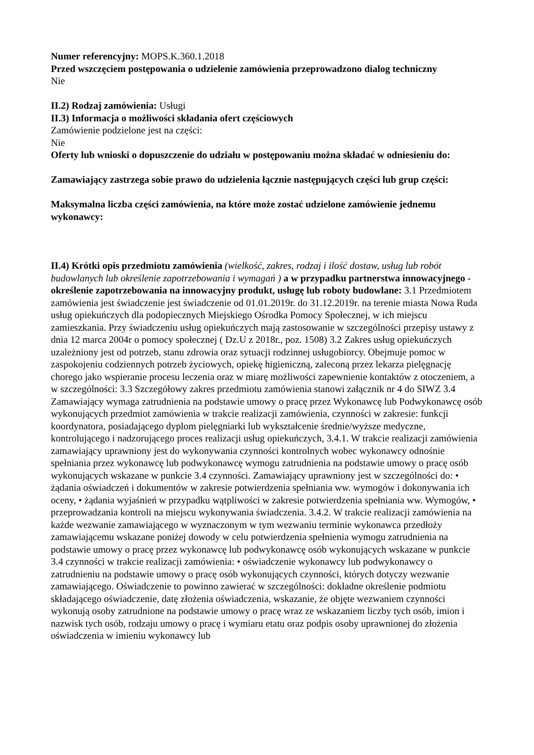Numer referencyjny: MOPS.K.360.1.2018
Przed wszczęciem postępowania o udzielenie zamówienia przeprowadzono dialog techniczny
Nie
II.2) Rodzaj zamówienia: Usługi
II.3) Informacja o możliwości składania ofert częściowych
Zamówienie podzielone jest na części:
Nie
Oferty lub wnioski o dopuszczenie do udziału w postępowaniu można składać w odniesieniu do:
Zamawiający zastrzega sobie prawo do udzielenia łącznie następujących części lub grup części:
Maksymalna liczba części zamówienia, na które może zostać udzielone zamówienie jednemu wykonawcy:
II.4) Krótki opis przedmiotu zamówienia (wielkość, zakres, rodzaj i ilość dostaw, usług lub robót budowlanych lub określenie zapotrzebowania i wymagań ) a w przypadku partnerstwa innowacyjnego - określenie zapotrzebowania na innowacyjny produkt, usługę lub roboty budowlane: 3.1 Przedmiotem zamówienia jest świadczenie jest świadczenie od 01.01.2019r. do 31.12.2019r. na terenie miasta Nowa Ruda usług opiekuńczych dla podopiecznych Miejskiego Ośrodka Pomocy Społecznej, w ich miejscu zamieszkania. Przy świadczeniu usług opiekuńczych mają zastosowanie w szczególności przepisy ustawy z dnia 12 marca 2004r o pomocy społecznej ( Dz.U z 2018r., poz. 1508) 3.2 Zakres usług opiekuńczych uzależniony jest od potrzeb, stanu zdrowia oraz sytuacji rodzinnej usługobiorcy. Obejmuje pomoc w zaspokojeniu codziennych potrzeb życiowych, opiekę higieniczną, zaleconą przez lekarza pielęgnację chorego jako wspieranie procesu leczenia oraz w miarę możliwości zapewnienie kontaktów z otoczeniem, a w szczególności: 3.3 Szczegółowy zakres przedmiotu zamówienia stanowi załącznik nr 4 do SIWZ 3.4 Zamawiający wymaga zatrudnienia na podstawie umowy o pracę przez Wykonawcę lub Podwykonawcę osób wykonujących przedmiot zamówienia w trakcie realizacji zamówienia, czynności w zakresie: funkcji koordynatora, posiadającego dyplom pielęgniarki lub wykształcenie średnie/wyższe medyczne, kontrolującego i nadzorującego proces realizacji usług opiekuńczych, 3.4.1. W trakcie realizacji zamówienia zamawiający uprawniony jest do wykonywania czynności kontrolnych wobec wykonawcy odnośnie spełniania przez wykonawcę lub podwykonawcę wymogu zatrudnienia na podstawie umowy o pracę osób wykonujących wskazane w punkcie 3.4 czynności. Zamawiający uprawniony jest w szczególności do: • żądania oświadczeń i dokumentów w zakresie potwierdzenia spełniania ww. wymogów i dokonywania ich oceny, • żądania wyjaśnień w przypadku wątpliwości w zakresie potwierdzenia spełniania ww. Wymogów, • przeprowadzania kontroli na miejscu wykonywania świadczenia. 3.4.2. W trakcie realizacji zamówienia na każde wezwanie zamawiającego w wyznaczonym w tym wezwaniu terminie wykonawca przedłoży zamawiającemu wskazane poniżej dowody w celu potwierdzenia spełnienia wymogu zatrudnienia na podstawie umowy o pracę przez wykonawcę lub podwykonawcę osób wykonujących wskazane w punkcie 3.4 czynności w trakcie realizacji zamówienia: • oświadczenie wykonawcy lub podwykonawcy o zatrudnieniu na podstawie umowy o pracę osób wykonujących czynności, których dotyczy wezwanie zamawiającego. Oświadczenie to powinno zawierać w szczególności: dokładne określenie podmiotu składającego oświadczenie, datę złożenia oświadczenia, wskazanie, że objęte wezwaniem czynności wykonują osoby zatrudnione na podstawie umowy o pracę wraz ze wskazaniem liczby tych osób, imion i nazwisk tych osób, rodzaju umowy o pracę i wymiaru etatu oraz podpis osoby uprawnionej do złożenia oświadczenia w imieniu wykonawcy lub